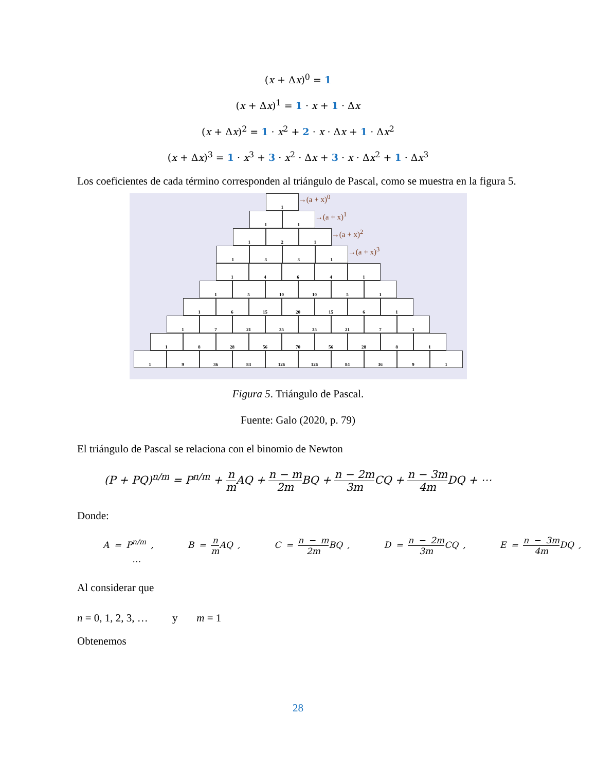(x + Δx)<sup>0</sup> = 1
(x + Δx)<sup>1</sup> = 1 · x + 1 · Δx
(x + Δx)<sup>2</sup> = 1 · x<sup>2</sup> + 2 · x · Δx + 1 · Δx<sup>2</sup>
(x + Δx)<sup>3</sup> = 1 · x<sup>3</sup> + 3 · x<sup>2</sup> · Δx + 3 · x · Δx<sup>2</sup> + 1 · Δx<sup>3</sup>
Los coeficientes de cada término corresponden al triángulo de Pascal, como se muestra en la figura 5.
1
→(a + x)<sup>0</sup>
1 1
→(a + x)<sup>1</sup>
1 2 1
→(a + x)<sup>2</sup>
1 3 3 1
→(a + x)<sup>3</sup>
1 4 6 4 1
1 5 10 10 5 1
1 6 15 20 15 6 1
1 7 21 35 35 21 7 1
1 8 28 56 70 56 28 8 1
1 9 36 84 126 126 84 36 9 1
Figura 5. Triángulo de Pascal.
Fuente: Galo (2020, p. 79)
El triángulo de Pascal se relaciona con el binomio de Newton
(P + PQ)<sup>n/m</sup> = P<sup>n/m</sup> + n m AQ + n − m 2m BQ + n − 2m 3m CQ + n − 3m 4m DQ + ⋯
Donde:
A = P<sup>n/m</sup> , B = n m AQ , C = n − m 2m BQ , D = n − 2m 3m CQ , E = n − 3m 4m DQ , ⋯
Al considerar que
n = 0, 1, 2, 3, … y m = 1
Obtenemos
28